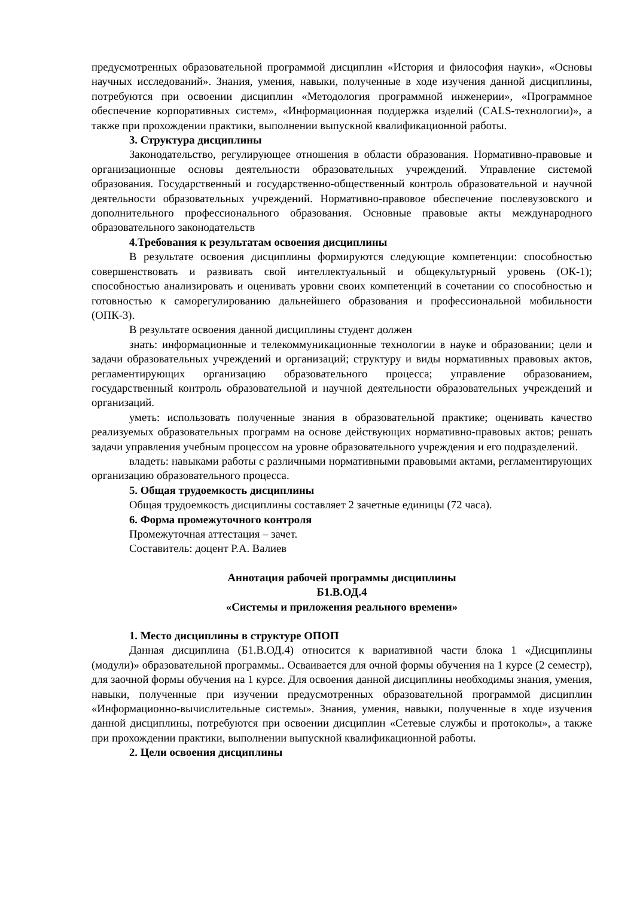предусмотренных образовательной программой дисциплин «История и философия науки», «Основы научных исследований». Знания, умения, навыки, полученные в ходе изучения данной дисциплины, потребуются при освоении дисциплин «Методология программной инженерии», «Программное обеспечение корпоративных систем», «Информационная поддержка изделий (CALS-технологии)», а также при прохождении практики, выполнении выпускной квалификационной работы.
3. Структура дисциплины
Законодательство, регулирующее отношения в области образования. Нормативно-правовые и организационные основы деятельности образовательных учреждений. Управление системой образования. Государственный и государственно-общественный контроль образовательной и научной деятельности образовательных учреждений. Нормативно-правовое обеспечение послевузовского и дополнительного профессионального образования. Основные правовые акты международного образовательного законодательств
4.Требования к результатам освоения дисциплины
В результате освоения дисциплины формируются следующие компетенции: способностью совершенствовать и развивать свой интеллектуальный и общекультурный уровень (ОК-1); способностью анализировать и оценивать уровни своих компетенций в сочетании со способностью и готовностью к саморегулированию дальнейшего образования и профессиональной мобильности (ОПК-3).
В результате освоения данной дисциплины студент должен
знать: информационные и телекоммуникационные технологии в науке и образовании; цели и задачи образовательных учреждений и организаций; структуру и виды нормативных правовых актов, регламентирующих организацию образовательного процесса; управление образованием, государственный контроль образовательной и научной деятельности образовательных учреждений и организаций.
уметь: использовать полученные знания в образовательной практике; оценивать качество реализуемых образовательных программ на основе действующих нормативно-правовых актов; решать задачи управления учебным процессом на уровне образовательного учреждения и его подразделений.
владеть: навыками работы с различными нормативными правовыми актами, регламентирующих организацию образовательного процесса.
5. Общая трудоемкость дисциплины
Общая трудоемкость дисциплины составляет 2 зачетные единицы (72 часа).
6. Форма промежуточного контроля
Промежуточная аттестация – зачет.
Составитель: доцент Р.А. Валиев
Аннотация рабочей программы дисциплины
Б1.В.ОД.4
«Системы и приложения реального времени»
1. Место дисциплины в структуре ОПОП
Данная дисциплина (Б1.В.ОД.4) относится к вариативной части блока 1 «Дисциплины (модули)» образовательной программы.. Осваивается для очной формы обучения на 1 курсе (2 семестр), для заочной формы обучения на 1 курсе. Для освоения данной дисциплины необходимы знания, умения, навыки, полученные при изучении предусмотренных образовательной программой дисциплин «Информационно-вычислительные системы». Знания, умения, навыки, полученные в ходе изучения данной дисциплины, потребуются при освоении дисциплин «Сетевые службы и протоколы», а также при прохождении практики, выполнении выпускной квалификационной работы.
2. Цели освоения дисциплины